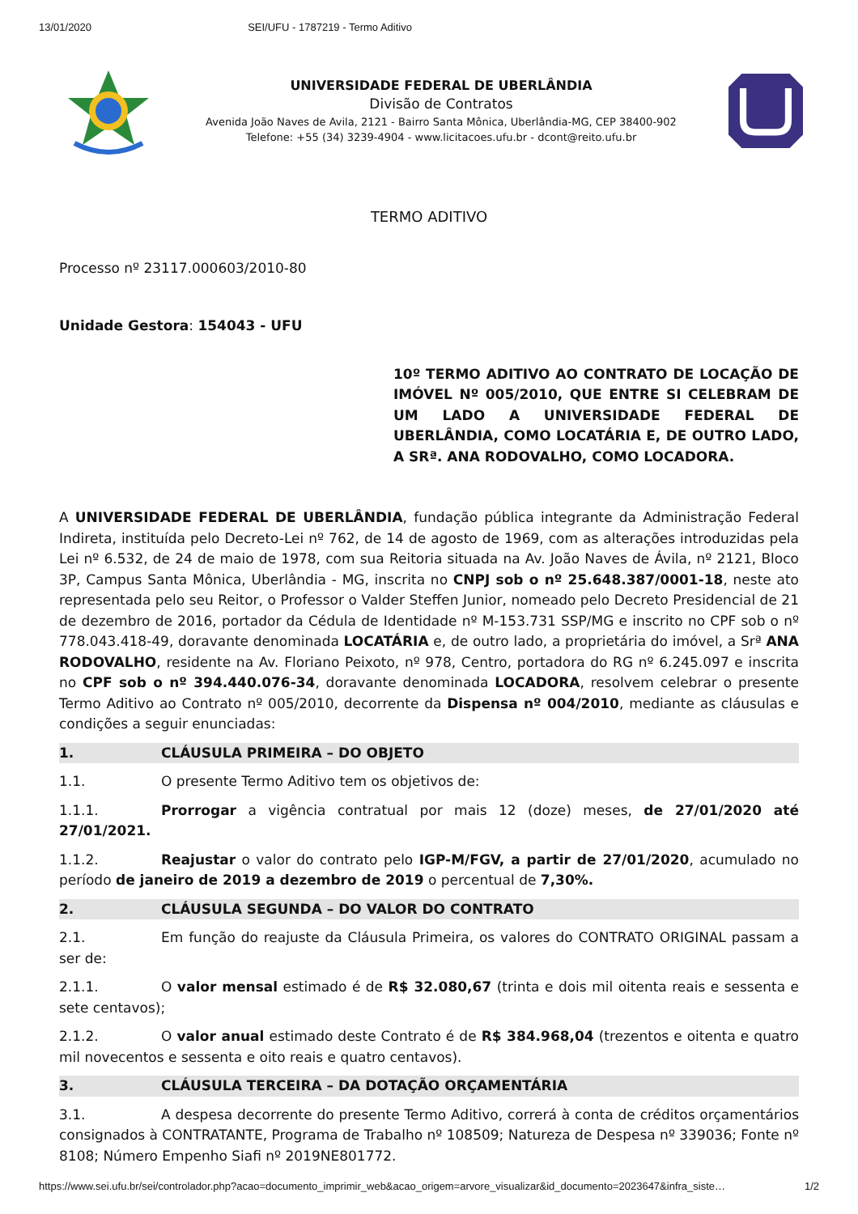13/01/2020 SEI/UFU - 1787219 - Termo Aditivo
UNIVERSIDADE FEDERAL DE UBERLÂNDIA
Divisão de Contratos
Avenida João Naves de Avila, 2121 - Bairro Santa Mônica, Uberlândia-MG, CEP 38400-902
Telefone: +55 (34) 3239-4904 - www.licitacoes.ufu.br - dcont@reito.ufu.br
TERMO ADITIVO
Processo nº 23117.000603/2010-80
Unidade Gestora: 154043 - UFU
10º TERMO ADITIVO AO CONTRATO DE LOCAÇÃO DE IMÓVEL Nº 005/2010, QUE ENTRE SI CELEBRAM DE UM LADO A UNIVERSIDADE FEDERAL DE UBERLÂNDIA, COMO LOCATÁRIA E, DE OUTRO LADO, A SRª. ANA RODOVALHO, COMO LOCADORA.
A UNIVERSIDADE FEDERAL DE UBERLÂNDIA, fundação pública integrante da Administração Federal Indireta, instituída pelo Decreto-Lei nº 762, de 14 de agosto de 1969, com as alterações introduzidas pela Lei nº 6.532, de 24 de maio de 1978, com sua Reitoria situada na Av. João Naves de Ávila, nº 2121, Bloco 3P, Campus Santa Mônica, Uberlândia - MG, inscrita no CNPJ sob o nº 25.648.387/0001-18, neste ato representada pelo seu Reitor, o Professor o Valder Steffen Junior, nomeado pelo Decreto Presidencial de 21 de dezembro de 2016, portador da Cédula de Identidade nº M-153.731 SSP/MG e inscrito no CPF sob o nº 778.043.418-49, doravante denominada LOCATÁRIA e, de outro lado, a proprietária do imóvel, a Srª ANA RODOVALHO, residente na Av. Floriano Peixoto, nº 978, Centro, portadora do RG nº 6.245.097 e inscrita no CPF sob o nº 394.440.076-34, doravante denominada LOCADORA, resolvem celebrar o presente Termo Aditivo ao Contrato nº 005/2010, decorrente da Dispensa nº 004/2010, mediante as cláusulas e condições a seguir enunciadas:
1. CLÁUSULA PRIMEIRA – DO OBJETO
1.1. O presente Termo Aditivo tem os objetivos de:
1.1.1. Prorrogar a vigência contratual por mais 12 (doze) meses, de 27/01/2020 até 27/01/2021.
1.1.2. Reajustar o valor do contrato pelo IGP-M/FGV, a partir de 27/01/2020, acumulado no período de janeiro de 2019 a dezembro de 2019 o percentual de 7,30%.
2. CLÁUSULA SEGUNDA – DO VALOR DO CONTRATO
2.1. Em função do reajuste da Cláusula Primeira, os valores do CONTRATO ORIGINAL passam a ser de:
2.1.1. O valor mensal estimado é de R$ 32.080,67 (trinta e dois mil oitenta reais e sessenta e sete centavos);
2.1.2. O valor anual estimado deste Contrato é de R$ 384.968,04 (trezentos e oitenta e quatro mil novecentos e sessenta e oito reais e quatro centavos).
3. CLÁUSULA TERCEIRA – DA DOTAÇÃO ORÇAMENTÁRIA
3.1. A despesa decorrente do presente Termo Aditivo, correrá à conta de créditos orçamentários consignados à CONTRATANTE, Programa de Trabalho nº 108509; Natureza de Despesa nº 339036; Fonte nº 8108; Número Empenho Siafi nº 2019NE801772.
https://www.sei.ufu.br/sei/controlador.php?acao=documento_imprimir_web&acao_origem=arvore_visualizar&id_documento=2023647&infra_siste… 1/2